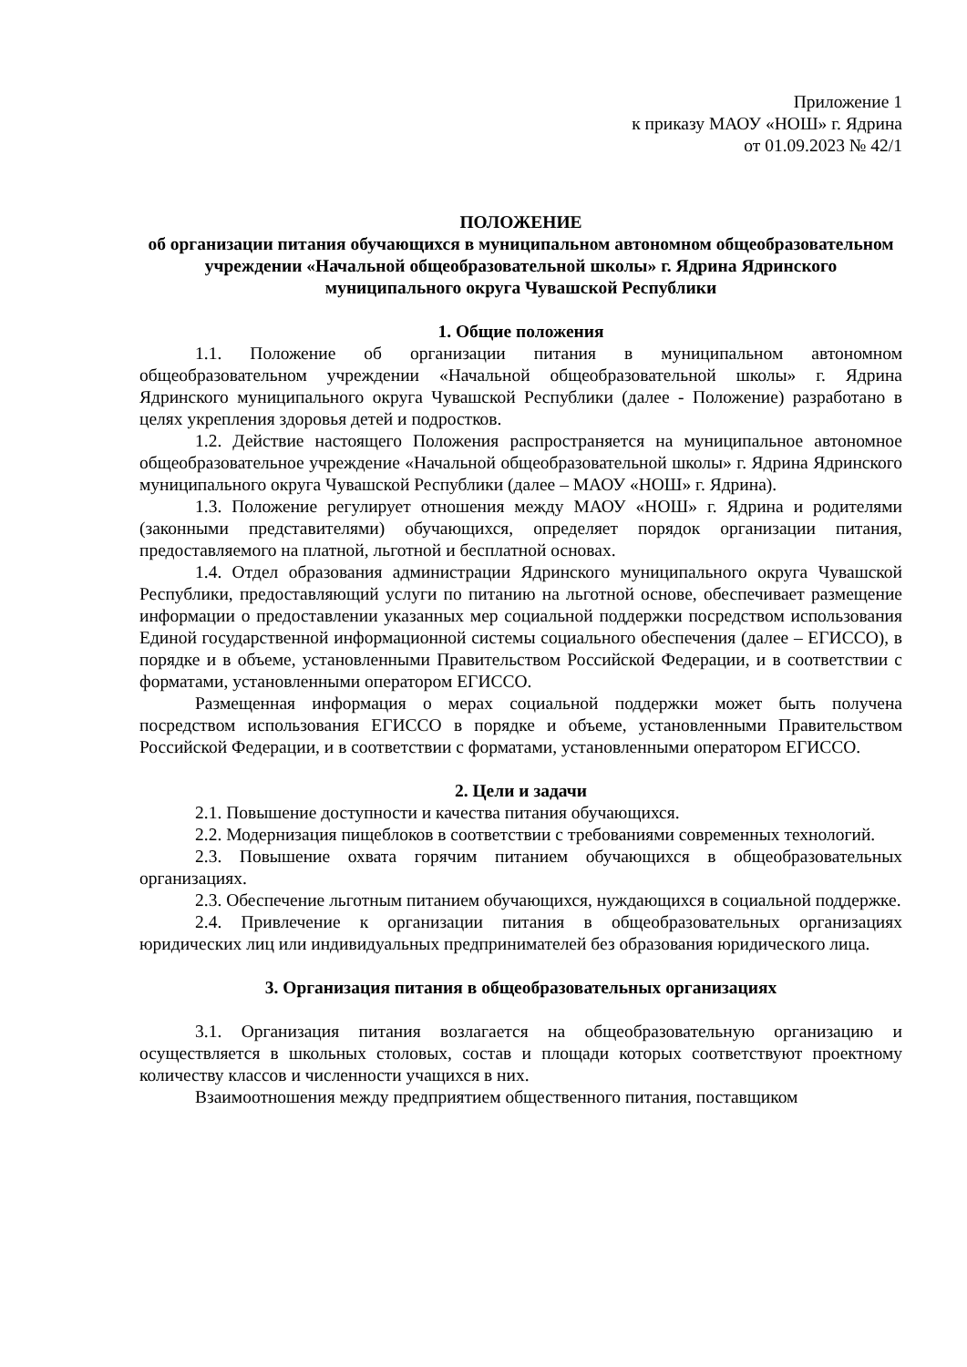Приложение 1
к приказу МАОУ «НОШ» г. Ядрина
от 01.09.2023 № 42/1
ПОЛОЖЕНИЕ
об организации питания обучающихся в муниципальном автономном общеобразовательном учреждении «Начальной общеобразовательной школы» г. Ядрина Ядринского муниципального округа Чувашской Республики
1. Общие положения
1.1. Положение об организации питания в муниципальном автономном общеобразовательном учреждении «Начальной общеобразовательной школы» г. Ядрина Ядринского муниципального округа Чувашской Республики (далее - Положение) разработано в целях укрепления здоровья детей и подростков.
1.2. Действие настоящего Положения распространяется на муниципальное автономное общеобразовательное учреждение «Начальной общеобразовательной школы» г. Ядрина Ядринского муниципального округа Чувашской Республики (далее – МАОУ «НОШ» г. Ядрина).
1.3. Положение регулирует отношения между МАОУ «НОШ» г. Ядрина и родителями (законными представителями) обучающихся, определяет порядок организации питания, предоставляемого на платной, льготной и бесплатной основах.
1.4. Отдел образования администрации Ядринского муниципального округа Чувашской Республики, предоставляющий услуги по питанию на льготной основе, обеспечивает размещение информации о предоставлении указанных мер социальной поддержки посредством использования Единой государственной информационной системы социального обеспечения (далее – ЕГИССО), в порядке и в объеме, установленными Правительством Российской Федерации, и в соответствии с форматами, установленными оператором ЕГИССО.
Размещенная информация о мерах социальной поддержки может быть получена посредством использования ЕГИССО в порядке и объеме, установленными Правительством Российской Федерации, и в соответствии с форматами, установленными оператором ЕГИССО.
2. Цели и задачи
2.1. Повышение доступности и качества питания обучающихся.
2.2. Модернизация пищеблоков в соответствии с требованиями современных технологий.
2.3. Повышение охвата горячим питанием обучающихся в общеобразовательных организациях.
2.3. Обеспечение льготным питанием обучающихся, нуждающихся в социальной поддержке.
2.4. Привлечение к организации питания в общеобразовательных организациях юридических лиц или индивидуальных предпринимателей без образования юридического лица.
3. Организация питания в общеобразовательных организациях
3.1. Организация питания возлагается на общеобразовательную организацию и осуществляется в школьных столовых, состав и площади которых соответствуют проектному количеству классов и численности учащихся в них.
Взаимоотношения между предприятием общественного питания, поставщиком